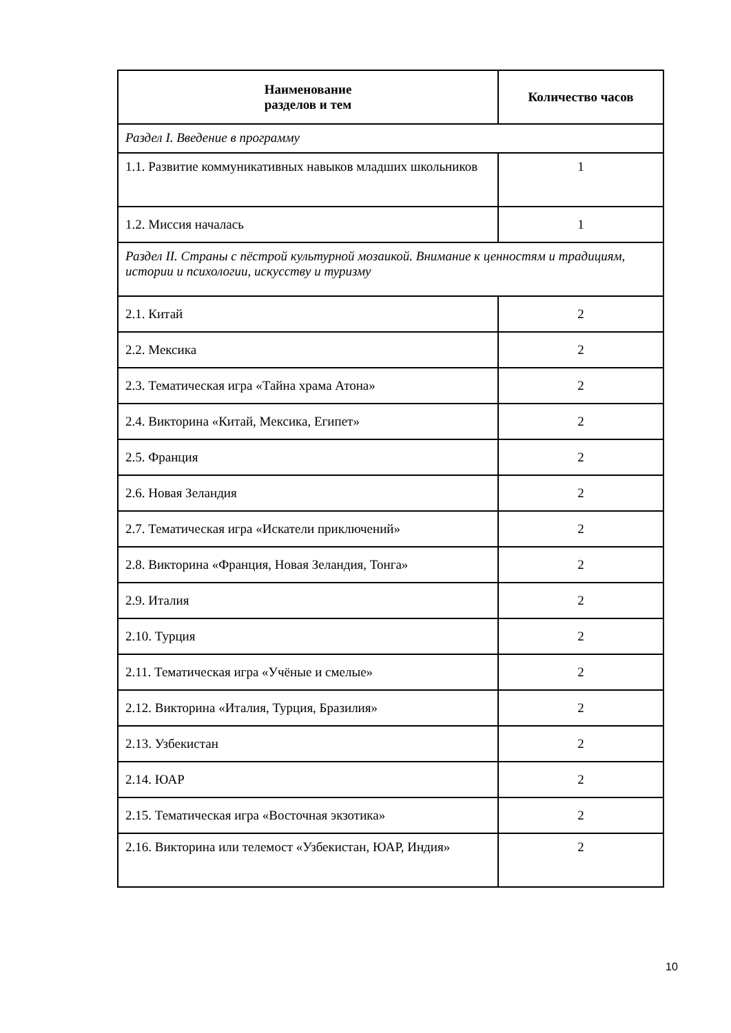| Наименование разделов и тем | Количество часов |
| --- | --- |
| Раздел I. Введение в программу | |
| 1.1. Развитие коммуникативных навыков младших школьников | 1 |
| 1.2. Миссия началась | 1 |
| Раздел II. Страны с пёстрой культурной мозаикой. Внимание к ценностям и традициям, истории и психологии, искусству и туризму | |
| 2.1. Китай | 2 |
| 2.2. Мексика | 2 |
| 2.3. Тематическая игра «Тайна храма Атона» | 2 |
| 2.4. Викторина «Китай, Мексика, Египет» | 2 |
| 2.5. Франция | 2 |
| 2.6. Новая Зеландия | 2 |
| 2.7. Тематическая игра «Искатели приключений» | 2 |
| 2.8. Викторина «Франция, Новая Зеландия, Тонга» | 2 |
| 2.9. Италия | 2 |
| 2.10. Турция | 2 |
| 2.11. Тематическая игра «Учёные и смелые» | 2 |
| 2.12. Викторина «Италия, Турция, Бразилия» | 2 |
| 2.13. Узбекистан | 2 |
| 2.14. ЮАР | 2 |
| 2.15. Тематическая игра «Восточная экзотика» | 2 |
| 2.16. Викторина или телемост «Узбекистан, ЮАР, Индия» | 2 |
10